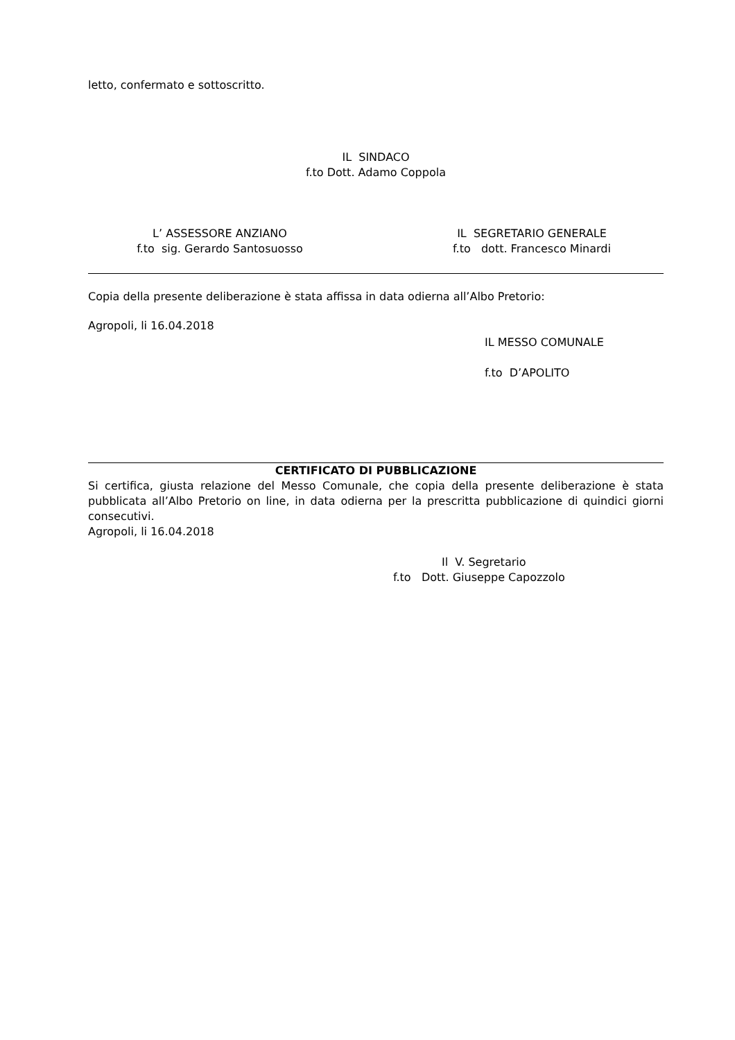letto, confermato e sottoscritto.
IL SINDACO
f.to Dott. Adamo Coppola
L’ ASSESSORE ANZIANO
f.to sig. Gerardo Santosuosso
IL SEGRETARIO GENERALE
f.to dott. Francesco Minardi
Copia della presente deliberazione è stata affissa in data odierna all’Albo Pretorio:
Agropoli, li 16.04.2018
IL MESSO COMUNALE
f.to D’APOLITO
CERTIFICATO DI PUBBLICAZIONE
Si certifica, giusta relazione del Messo Comunale, che copia della presente deliberazione è stata pubblicata all’Albo Pretorio on line, in data odierna per la prescritta pubblicazione di quindici giorni consecutivi.
Agropoli, li 16.04.2018
Il V. Segretario
f.to Dott. Giuseppe Capozzolo